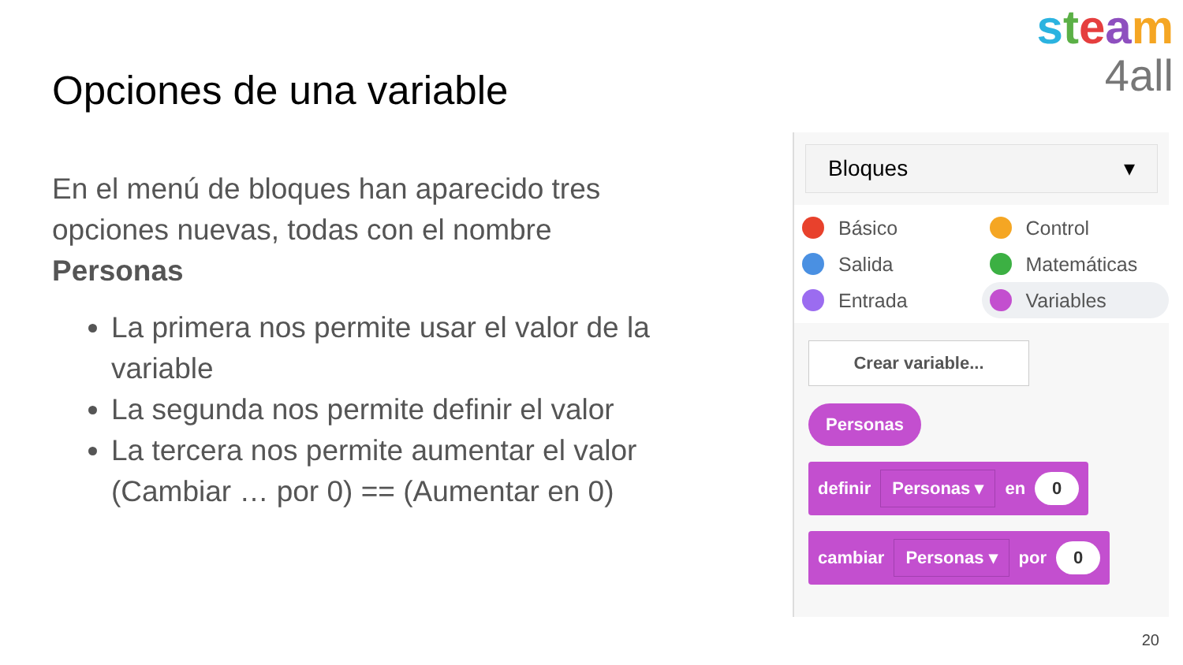steam
4all
Opciones de una variable
En el menú de bloques han aparecido tres opciones nuevas, todas con el nombre Personas
La primera nos permite usar el valor de la variable
La segunda nos permite definir el valor
La tercera nos permite aumentar el valor (Cambiar … por 0) == (Aumentar en 0)
Bloques ▾
Básico
Control
Salida
Matemáticas
Entrada
Variables
Crear variable...
Personas
definir Personas ▾ en 0
cambiar Personas ▾ por 0
20